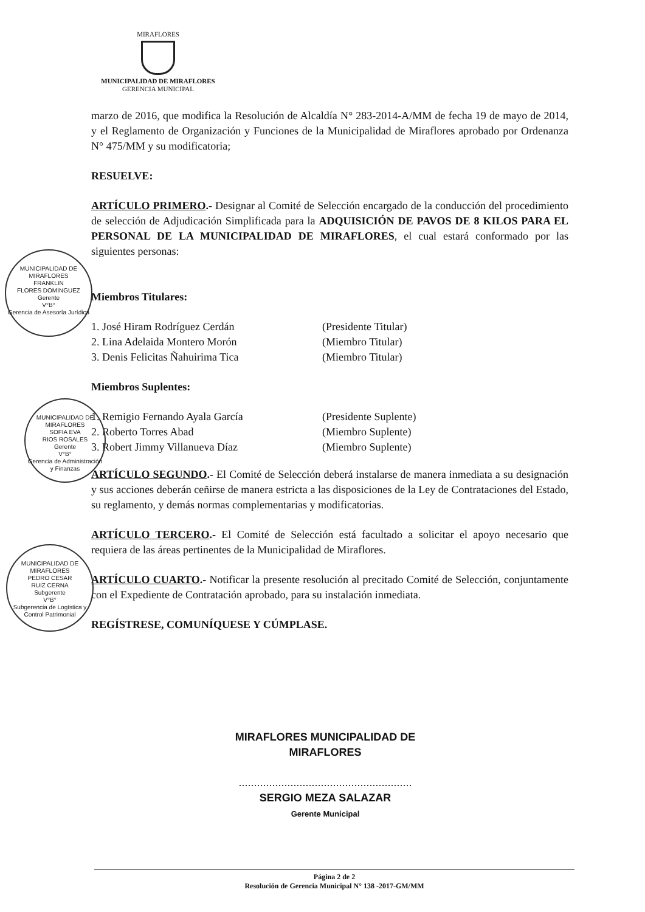MIRAFLORES
MUNICIPALIDAD DE MIRAFLORES
GERENCIA MUNICIPAL
marzo de 2016, que modifica la Resolución de Alcaldía N° 283-2014-A/MM de fecha 19 de mayo de 2014, y el Reglamento de Organización y Funciones de la Municipalidad de Miraflores aprobado por Ordenanza N° 475/MM y su modificatoria;
RESUELVE:
ARTÍCULO PRIMERO.- Designar al Comité de Selección encargado de la conducción del procedimiento de selección de Adjudicación Simplificada para la ADQUISICIÓN DE PAVOS DE 8 KILOS PARA EL PERSONAL DE LA MUNICIPALIDAD DE MIRAFLORES, el cual estará conformado por las siguientes personas:
Miembros Titulares:
1. José Hiram Rodríguez Cerdán (Presidente Titular)
2. Lina Adelaida Montero Morón (Miembro Titular)
3. Denis Felicitas Ñahuirima Tica (Miembro Titular)
Miembros Suplentes:
1. Remigio Fernando Ayala García (Presidente Suplente)
2. Roberto Torres Abad (Miembro Suplente)
3. Robert Jimmy Villanueva Díaz (Miembro Suplente)
ARTÍCULO SEGUNDO.- El Comité de Selección deberá instalarse de manera inmediata a su designación y sus acciones deberán ceñirse de manera estricta a las disposiciones de la Ley de Contrataciones del Estado, su reglamento, y demás normas complementarias y modificatorias.
ARTÍCULO TERCERO.- El Comité de Selección está facultado a solicitar el apoyo necesario que requiera de las áreas pertinentes de la Municipalidad de Miraflores.
ARTÍCULO CUARTO.- Notificar la presente resolución al precitado Comité de Selección, conjuntamente con el Expediente de Contratación aprobado, para su instalación inmediata.
REGÍSTRESE, COMUNÍQUESE Y CÚMPLASE.
MUNICIPALIDAD DE MIRAFLORES
FRANKLIN
FLORES DOMINGUEZ
Gerente
V°B°
Gerencia de Asesoría Jurídica
MUNICIPALIDAD DE MIRAFLORES
SOFIA EVA
RIOS ROSALES
Gerente
V°B°
Gerencia de Administración y Finanzas
MUNICIPALIDAD DE MIRAFLORES
PEDRO CESAR
RUIZ CERNA
Subgerente
V°B°
Subgerencia de Logística y Control Patrimonial
MIRAFLORES MUNICIPALIDAD DE MIRAFLORES
.........................................................
SERGIO MEZA SALAZAR
Gerente Municipal
Página 2 de 2
Resolución de Gerencia Municipal N° 138 -2017-GM/MM